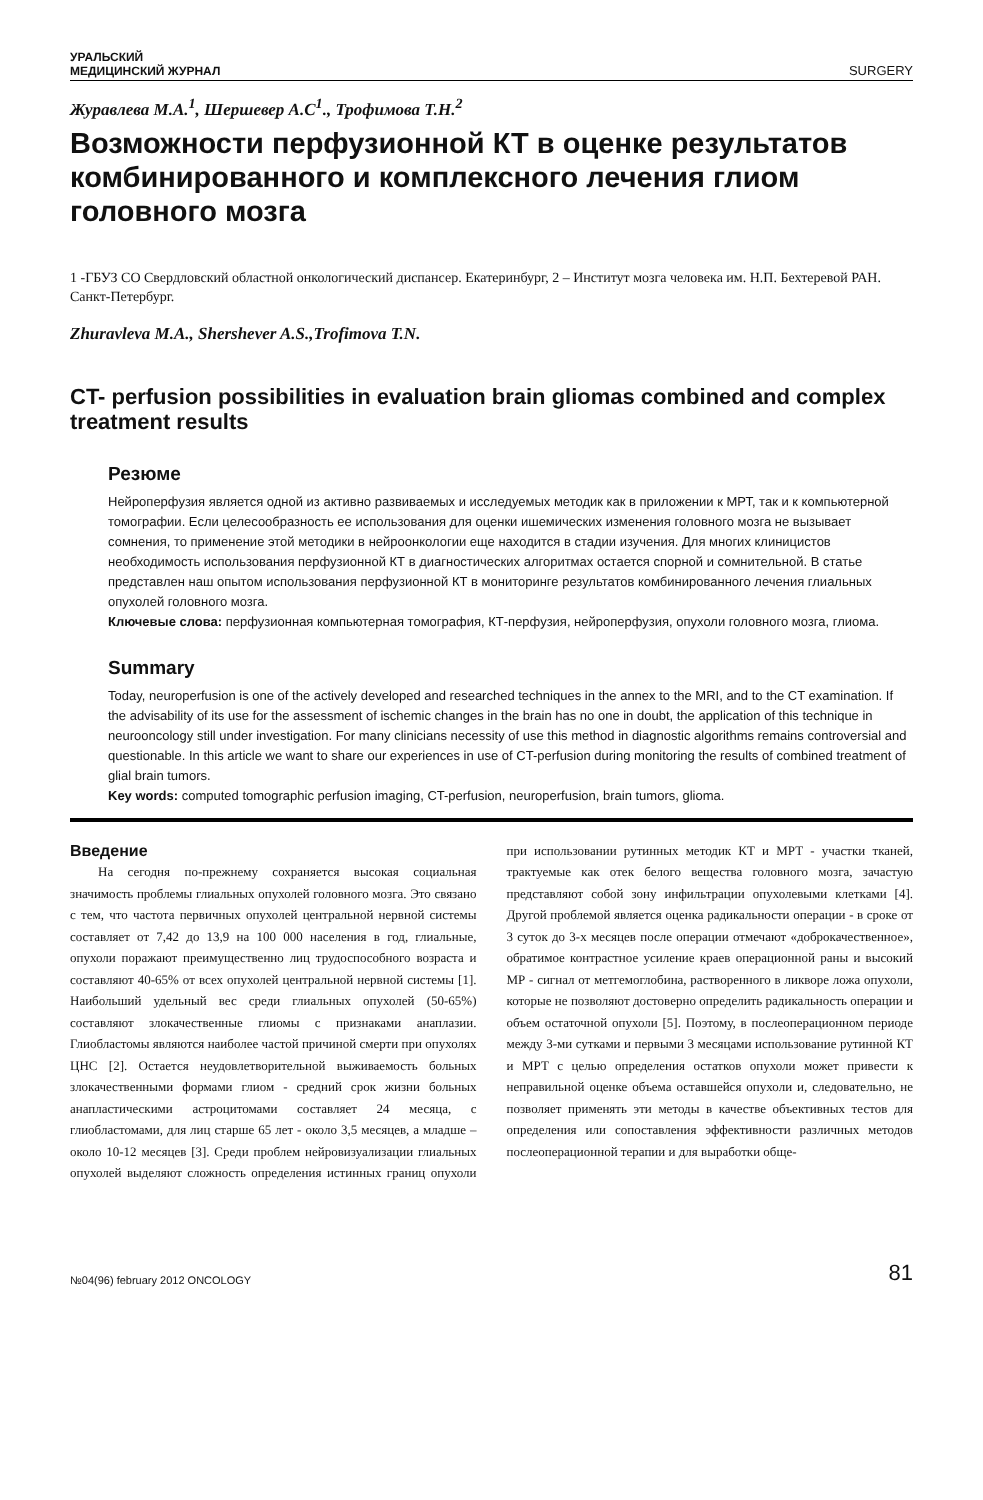УРАЛЬСКИЙ
МЕДИЦИНСКИЙ ЖУРНАЛ
SURGERY
Журавлева М.А.<sup>1</sup>, Шершевер А.С<sup>1</sup>., Трофимова Т.Н.<sup>2</sup>
Возможности перфузионной КТ в оценке результатов комбинированного и комплексного лечения глиом головного мозга
1 -ГБУЗ СО Свердловский областной онкологический диспансер. Екатеринбург, 2 – Институт мозга человека им. Н.П. Бехтеревой РАН. Санкт-Петербург.
Zhuravleva M.A., Shershever A.S.,Trofimova T.N.
CT- perfusion possibilities in evaluation brain gliomas combined and complex treatment results
Резюме
Нейроперфузия является одной из активно развиваемых и исследуемых методик как в приложении к МРТ, так и к компьютерной томографии. Если целесообразность ее использования для оценки ишемических изменения головного мозга не вызывает сомнения, то применение этой методики в нейроонкологии еще находится в стадии изучения. Для многих клиницистов необходимость использования перфузионной КТ в диагностических алгоритмах остается спорной и сомнительной. В статье представлен наш опытом использования перфузионной КТ в мониторинге результатов комбинированного лечения глиальных опухолей головного мозга.
Ключевые слова: перфузионная компьютерная томография, КТ-перфузия, нейроперфузия, опухоли головного мозга, глиома.
Summary
Today, neuroperfusion is one of the actively developed and researched techniques in the annex to the MRI, and to the CT examination. If the advisability of its use for the assessment of ischemic changes in the brain has no one in doubt, the application of this technique in neurooncology still under investigation. For many clinicians necessity of use this method in diagnostic algorithms remains controversial and questionable. In this article we want to share our experiences in use of CT-perfusion during monitoring the results of combined treatment of glial brain tumors.
Key words: computed tomographic perfusion imaging, CT-perfusion, neuroperfusion, brain tumors, glioma.
Введение
На сегодня по-прежнему сохраняется высокая социальная значимость проблемы глиальных опухолей головного мозга. Это связано с тем, что частота первичных опухолей центральной нервной системы составляет от 7,42 до 13,9 на 100 000 населения в год, глиальные, опухоли поражают преимущественно лиц трудоспособного возраста и составляют 40-65% от всех опухолей центральной нервной системы [1]. Наибольший удельный вес среди глиальных опухолей (50-65%) составляют злокачественные глиомы с признаками анаплазии. Глиобластомы являются наиболее частой причиной смерти при опухолях ЦНС [2]. Остается неудовлетворительной выживаемость больных злокачественными формами глиом - средний срок жизни больных анапластическими астроцитомами составляет 24 месяца, с глиобластомами, для лиц старше 65 лет - около 3,5 месяцев, а младше – около 10-12 месяцев [3]. Среди проблем нейровизуализации глиальных опухолей выделяют сложность определения истинных границ опухоли при использовании рутинных методик КТ и МРТ - участки тканей, трактуемые как отек белого вещества головного мозга, зачастую представляют собой зону инфильтрации опухолевыми клетками [4]. Другой проблемой является оценка радикальности операции - в сроке от 3 суток до 3-х месяцев после операции отмечают «доброкачественное», обратимое контрастное усиление краев операционной раны и высокий МР - сигнал от метгемоглобина, растворенного в ликворе ложа опухоли, которые не позволяют достоверно определить радикальность операции и объем остаточной опухоли [5]. Поэтому, в послеоперационном периоде между 3-ми сутками и первыми 3 месяцами использование рутинной КТ и МРТ с целью определения остатков опухоли может привести к неправильной оценке объема оставшейся опухоли и, следовательно, не позволяет применять эти методы в качестве объективных тестов для определения или сопоставления эффективности различных методов послеоперационной терапии и для выработки обще-
№04(96) february 2012 ONCOLOGY
81